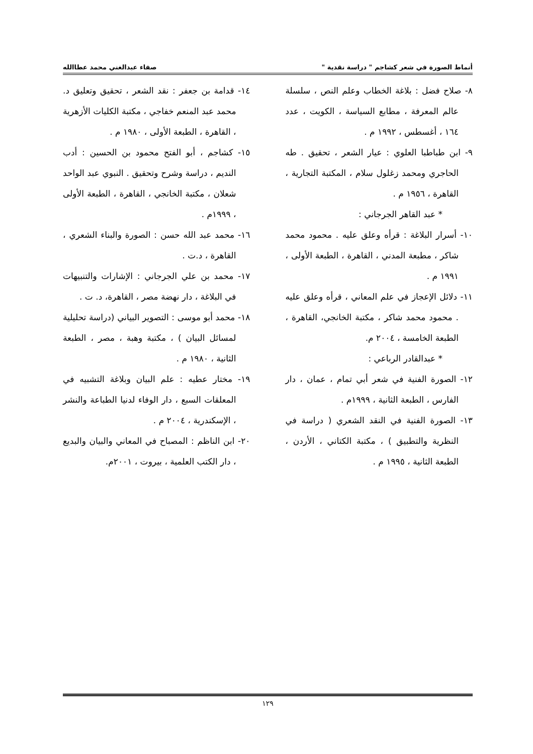أنماط الصورة في شعر كشاجم " دراسة نقدية " صفاء عبدالغني محمد عطاالله
٨- صلاح فضل : بلاغة الخطاب وعلم النص ، سلسلة عالم المعرفة ، مطابع السياسة ، الكويت ، عدد ١٦٤ ، أغسطس ، ١٩٩٢ م .
٩- ابن طباطبا العلوي : عيار الشعر ، تحقيق . طه الحاجري ومحمد زغلول سلام ، المكتبة التجارية ، القاهرة ، ١٩٥٦ م .
* عبد القاهر الجرجاني :
١٠- أسرار البلاغة : قرأه وعلق عليه . محمود محمد شاكر ، مطبعة المدني ، القاهرة ، الطبعة الأولى ، ١٩٩١ م .
١١- دلائل الإعجاز في علم المعاني ، قرأه وعلق عليه . محمود محمد شاكر ، مكتبة الخانجي، القاهرة ، الطبعة الخامسة ، ٢٠٠٤ م.
* عبدالقادر الرباعي :
١٢- الصورة الفنية في شعر أبي تمام ، عمان ، دار الفارس ، الطبعة الثانية ، ١٩٩٩م .
١٣- الصورة الفنية في النقد الشعري ( دراسة في النظرية والتطبيق ) ، مكتبة الكتاني ، الأردن ، الطبعة الثانية ، ١٩٩٥ م .
١٤- قدامة بن جعفر : نقد الشعر ، تحقيق وتعليق د. محمد عبد المنعم خفاجي ، مكتبة الكليات الأزهرية ، القاهرة ، الطبعة الأولى ، ١٩٨٠ م .
١٥- كشاجم ، أبو الفتح محمود بن الحسين : أدب النديم ، دراسة وشرح وتحقيق . النبوي عبد الواحد شعلان ، مكتبة الخانجي ، القاهرة ، الطبعة الأولى ، ١٩٩٩م .
١٦- محمد عبد الله حسن : الصورة والبناء الشعري ، القاهرة ، د.ت .
١٧- محمد بن علي الجرجاني : الإشارات والتنبيهات في البلاغة ، دار نهضة مصر ، القاهرة، د. ت .
١٨- محمد أبو موسى : التصوير البياني (دراسة تحليلية لمسائل البيان ) ، مكتبة وهبة ، مصر ، الطبعة الثانية ، ١٩٨٠ م .
١٩- مختار عطيه : علم البيان وبلاغة التشبيه في المعلقات السبع ، دار الوفاء لدنيا الطباعة والنشر ، الإسكندرية ، ٢٠٠٤ م .
٢٠- ابن الناظم : المصباح في المعاني والبيان والبديع ، دار الكتب العلمية ، بيروت ، ٢٠٠١م.
١٢٩